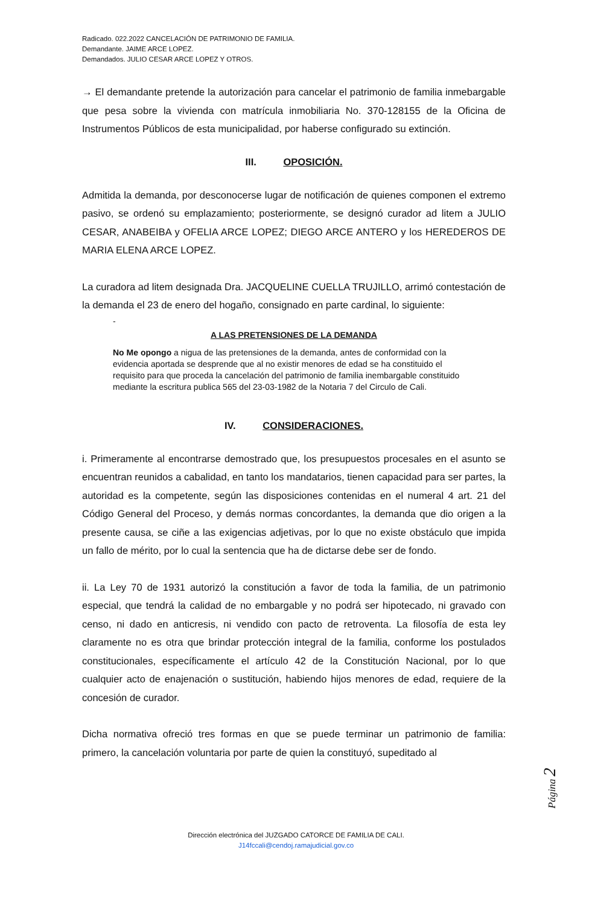Radicado. 022.2022 CANCELACIÓN DE PATRIMONIO DE FAMILIA.
Demandante. JAIME ARCE LOPEZ.
Demandados. JULIO CESAR ARCE LOPEZ Y OTROS.
→ El demandante pretende la autorización para cancelar el patrimonio de familia inmebargable que pesa sobre la vivienda con matrícula inmobiliaria No. 370-128155 de la Oficina de Instrumentos Públicos de esta municipalidad, por haberse configurado su extinción.
III. OPOSICIÓN.
Admitida la demanda, por desconocerse lugar de notificación de quienes componen el extremo pasivo, se ordenó su emplazamiento; posteriormente, se designó curador ad litem a JULIO CESAR, ANABEIBA y OFELIA ARCE LOPEZ; DIEGO ARCE ANTERO y los HEREDEROS DE MARIA ELENA ARCE LOPEZ.
La curadora ad litem designada Dra. JACQUELINE CUELLA TRUJILLO, arrimó contestación de la demanda el 23 de enero del hogaño, consignado en parte cardinal, lo siguiente:
-
A LAS PRETENSIONES DE LA DEMANDA
No Me opongo a nigua de las pretensiones de la demanda, antes de conformidad con la evidencia aportada se desprende que al no existir menores de edad se ha constituido el requisito para que proceda la cancelación del patrimonio de familia inembargable constituido mediante la escritura publica 565 del 23-03-1982 de la Notaria 7 del Circulo de Cali.
IV. CONSIDERACIONES.
i. Primeramente al encontrarse demostrado que, los presupuestos procesales en el asunto se encuentran reunidos a cabalidad, en tanto los mandatarios, tienen capacidad para ser partes, la autoridad es la competente, según las disposiciones contenidas en el numeral 4 art. 21 del Código General del Proceso, y demás normas concordantes, la demanda que dio origen a la presente causa, se ciñe a las exigencias adjetivas, por lo que no existe obstáculo que impida un fallo de mérito, por lo cual la sentencia que ha de dictarse debe ser de fondo.
ii. La Ley 70 de 1931 autorizó la constitución a favor de toda la familia, de un patrimonio especial, que tendrá la calidad de no embargable y no podrá ser hipotecado, ni gravado con censo, ni dado en anticresis, ni vendido con pacto de retroventa. La filosofía de esta ley claramente no es otra que brindar protección integral de la familia, conforme los postulados constitucionales, específicamente el artículo 42 de la Constitución Nacional, por lo que cualquier acto de enajenación o sustitución, habiendo hijos menores de edad, requiere de la concesión de curador.
Dicha normativa ofreció tres formas en que se puede terminar un patrimonio de familia: primero, la cancelación voluntaria por parte de quien la constituyó, supeditado al
Página 2
Dirección electrónica del JUZGADO CATORCE DE FAMILIA DE CALI.
J14fccali@cendoj.ramajudicial.gov.co